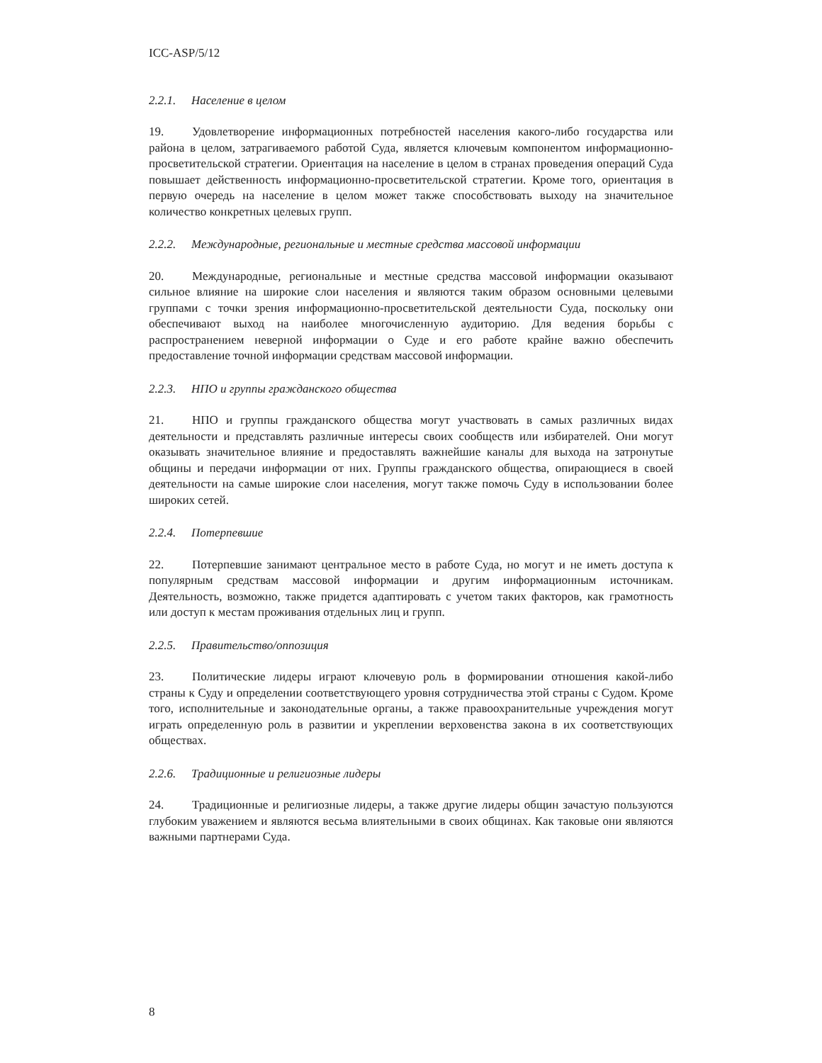ICC-ASP/5/12
2.2.1. Население в целом
19. Удовлетворение информационных потребностей населения какого-либо государства или района в целом, затрагиваемого работой Суда, является ключевым компонентом информационно-просветительской стратегии. Ориентация на население в целом в странах проведения операций Суда повышает действенность информационно-просветительской стратегии. Кроме того, ориентация в первую очередь на население в целом может также способствовать выходу на значительное количество конкретных целевых групп.
2.2.2. Международные, региональные и местные средства массовой информации
20. Международные, региональные и местные средства массовой информации оказывают сильное влияние на широкие слои населения и являются таким образом основными целевыми группами с точки зрения информационно-просветительской деятельности Суда, поскольку они обеспечивают выход на наиболее многочисленную аудиторию. Для ведения борьбы с распространением неверной информации о Суде и его работе крайне важно обеспечить предоставление точной информации средствам массовой информации.
2.2.3. НПО и группы гражданского общества
21. НПО и группы гражданского общества могут участвовать в самых различных видах деятельности и представлять различные интересы своих сообществ или избирателей. Они могут оказывать значительное влияние и предоставлять важнейшие каналы для выхода на затронутые общины и передачи информации от них. Группы гражданского общества, опирающиеся в своей деятельности на самые широкие слои населения, могут также помочь Суду в использовании более широких сетей.
2.2.4. Потерпевшие
22. Потерпевшие занимают центральное место в работе Суда, но могут и не иметь доступа к популярным средствам массовой информации и другим информационным источникам. Деятельность, возможно, также придется адаптировать с учетом таких факторов, как грамотность или доступ к местам проживания отдельных лиц и групп.
2.2.5. Правительство/оппозиция
23. Политические лидеры играют ключевую роль в формировании отношения какой-либо страны к Суду и определении соответствующего уровня сотрудничества этой страны с Судом. Кроме того, исполнительные и законодательные органы, а также правоохранительные учреждения могут играть определенную роль в развитии и укреплении верховенства закона в их соответствующих обществах.
2.2.6. Традиционные и религиозные лидеры
24. Традиционные и религиозные лидеры, а также другие лидеры общин зачастую пользуются глубоким уважением и являются весьма влиятельными в своих общинах. Как таковые они являются важными партнерами Суда.
8